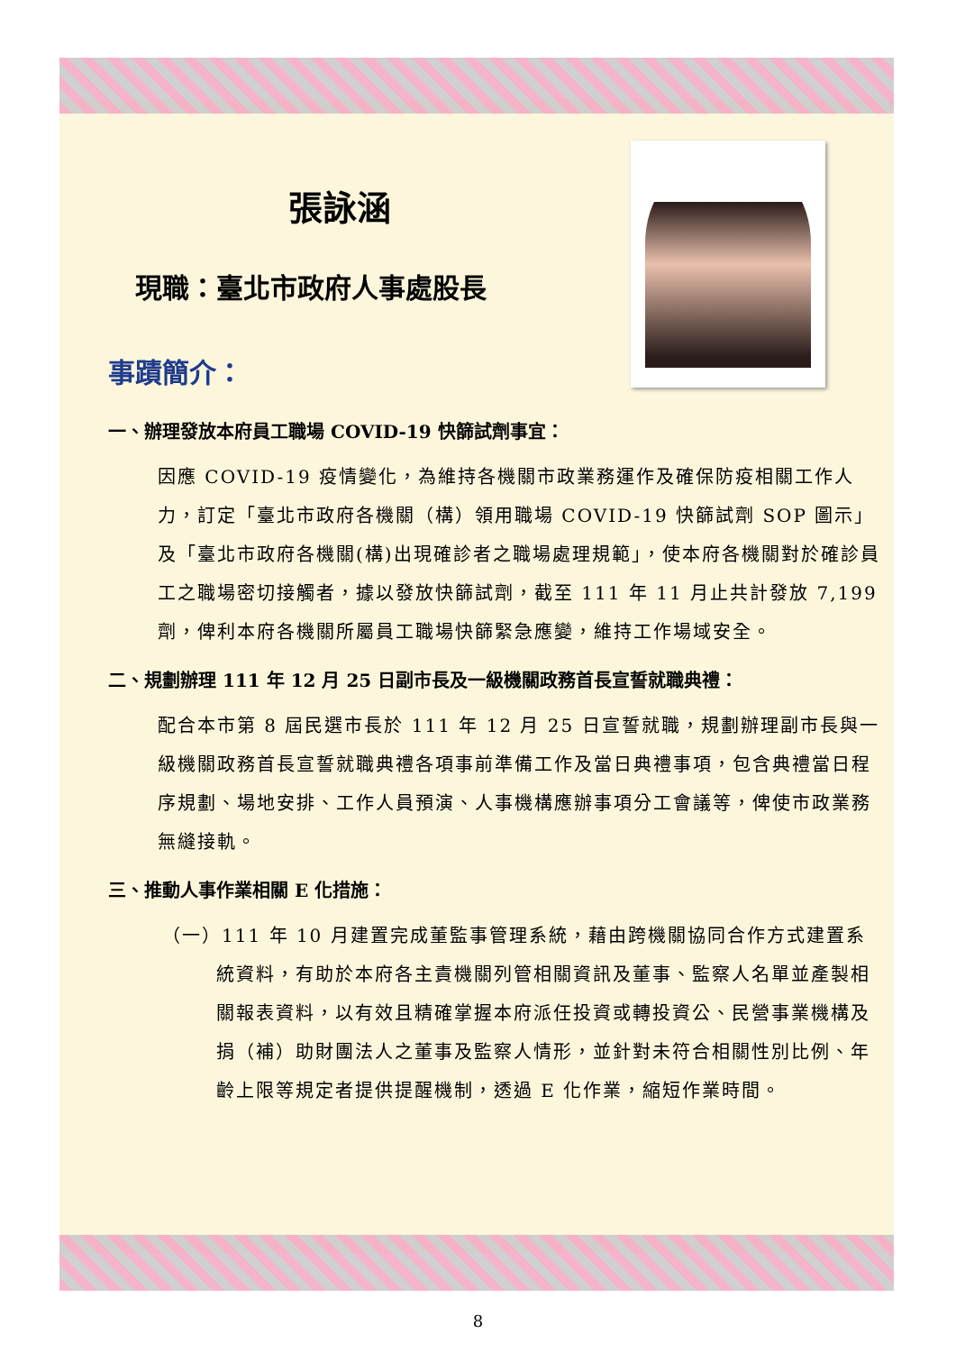張詠涵
現職：臺北市政府人事處股長
事蹟簡介：
一、辦理發放本府員工職場 COVID-19 快篩試劑事宜：
因應 COVID-19 疫情變化，為維持各機關市政業務運作及確保防疫相關工作人力，訂定「臺北市政府各機關（構）領用職場 COVID-19 快篩試劑 SOP 圖示」及「臺北市政府各機關(構)出現確診者之職場處理規範」，使本府各機關對於確診員工之職場密切接觸者，據以發放快篩試劑，截至 111 年 11 月止共計發放 7,199 劑，俾利本府各機關所屬員工職場快篩緊急應變，維持工作場域安全。
二、規劃辦理 111 年 12 月 25 日副市長及一級機關政務首長宣誓就職典禮：
配合本市第 8 屆民選市長於 111 年 12 月 25 日宣誓就職，規劃辦理副市長與一級機關政務首長宣誓就職典禮各項事前準備工作及當日典禮事項，包含典禮當日程序規劃、場地安排、工作人員預演、人事機構應辦事項分工會議等，俾使市政業務無縫接軌。
三、推動人事作業相關 E 化措施：
（一）111 年 10 月建置完成董監事管理系統，藉由跨機關協同合作方式建置系統資料，有助於本府各主責機關列管相關資訊及董事、監察人名單並產製相關報表資料，以有效且精確掌握本府派任投資或轉投資公、民營事業機構及捐（補）助財團法人之董事及監察人情形，並針對未符合相關性別比例、年齡上限等規定者提供提醒機制，透過 E 化作業，縮短作業時間。
8